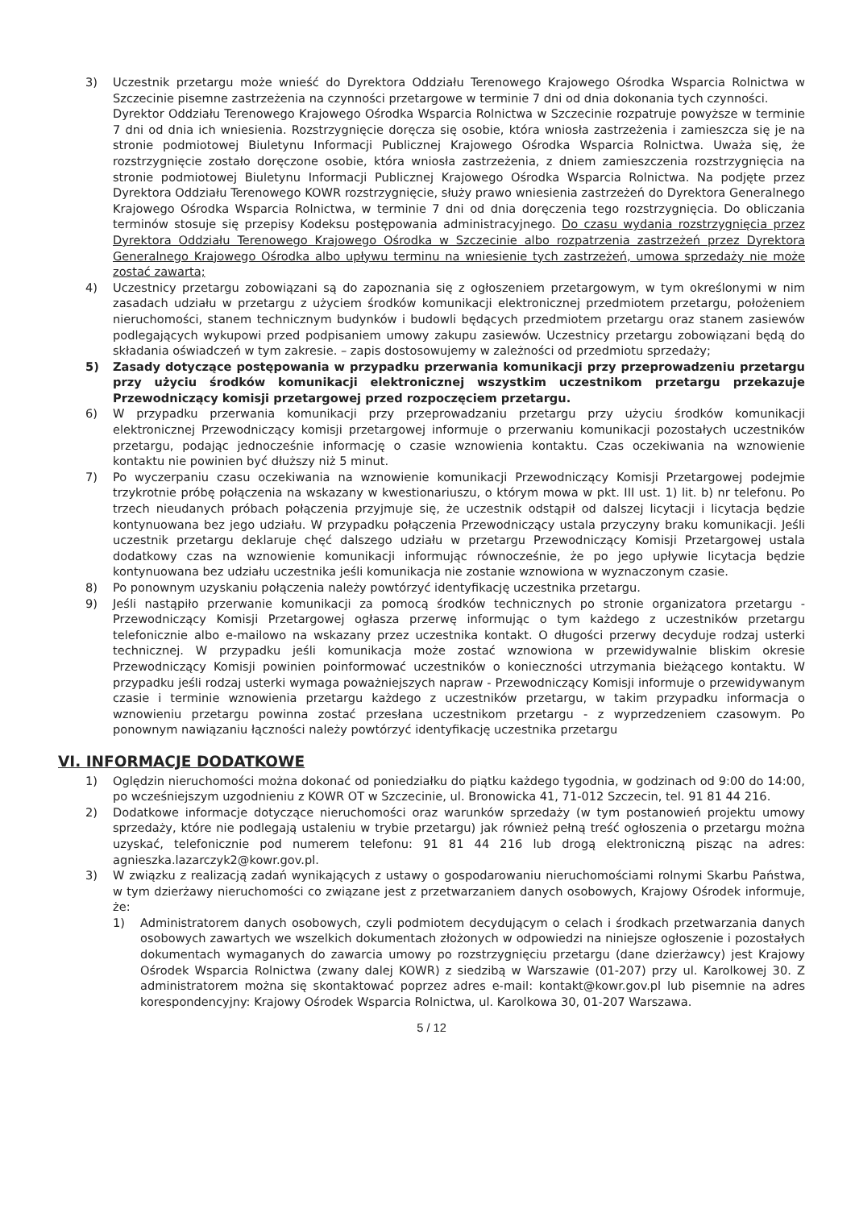3) Uczestnik przetargu może wnieść do Dyrektora Oddziału Terenowego Krajowego Ośrodka Wsparcia Rolnictwa w Szczecinie pisemne zastrzeżenia na czynności przetargowe w terminie 7 dni od dnia dokonania tych czynności.
Dyrektor Oddziału Terenowego Krajowego Ośrodka Wsparcia Rolnictwa w Szczecinie rozpatruje powyższe w terminie 7 dni od dnia ich wniesienia. Rozstrzygnięcie doręcza się osobie, która wniosła zastrzeżenia i zamieszcza się je na stronie podmiotowej Biuletynu Informacji Publicznej Krajowego Ośrodka Wsparcia Rolnictwa. Uważa się, że rozstrzygnięcie zostało doręczone osobie, która wniosła zastrzeżenia, z dniem zamieszczenia rozstrzygnięcia na stronie podmiotowej Biuletynu Informacji Publicznej Krajowego Ośrodka Wsparcia Rolnictwa. Na podjęte przez Dyrektora Oddziału Terenowego KOWR rozstrzygnięcie, służy prawo wniesienia zastrzeżeń do Dyrektora Generalnego Krajowego Ośrodka Wsparcia Rolnictwa, w terminie 7 dni od dnia doręczenia tego rozstrzygnięcia. Do obliczania terminów stosuje się przepisy Kodeksu postępowania administracyjnego. Do czasu wydania rozstrzygnięcia przez Dyrektora Oddziału Terenowego Krajowego Ośrodka w Szczecinie albo rozpatrzenia zastrzeżeń przez Dyrektora Generalnego Krajowego Ośrodka albo upływu terminu na wniesienie tych zastrzeżeń, umowa sprzedaży nie może zostać zawarta;
4) Uczestnicy przetargu zobowiązani są do zapoznania się z ogłoszeniem przetargowym, w tym określonymi w nim zasadach udziału w przetargu z użyciem środków komunikacji elektronicznej przedmiotem przetargu, położeniem nieruchomości, stanem technicznym budynków i budowli będących przedmiotem przetargu oraz stanem zasiewów podlegających wykupowi przed podpisaniem umowy zakupu zasiewów. Uczestnicy przetargu zobowiązani będą do składania oświadczeń w tym zakresie. – zapis dostosowujemy w zależności od przedmiotu sprzedaży;
5) Zasady dotyczące postępowania w przypadku przerwania komunikacji przy przeprowadzeniu przetargu przy użyciu środków komunikacji elektronicznej wszystkim uczestnikom przetargu przekazuje Przewodniczący komisji przetargowej przed rozpoczęciem przetargu.
6) W przypadku przerwania komunikacji przy przeprowadzaniu przetargu przy użyciu środków komunikacji elektronicznej Przewodniczący komisji przetargowej informuje o przerwaniu komunikacji pozostałych uczestników przetargu, podając jednocześnie informację o czasie wznowienia kontaktu. Czas oczekiwania na wznowienie kontaktu nie powinien być dłuższy niż 5 minut.
7) Po wyczerpaniu czasu oczekiwania na wznowienie komunikacji Przewodniczący Komisji Przetargowej podejmie trzykrotnie próbę połączenia na wskazany w kwestionariuszu, o którym mowa w pkt. III ust. 1) lit. b) nr telefonu. Po trzech nieudanych próbach połączenia przyjmuje się, że uczestnik odstąpił od dalszej licytacji i licytacja będzie kontynuowana bez jego udziału. W przypadku połączenia Przewodniczący ustala przyczyny braku komunikacji. Jeśli uczestnik przetargu deklaruje chęć dalszego udziału w przetargu Przewodniczący Komisji Przetargowej ustala dodatkowy czas na wznowienie komunikacji informując równocześnie, że po jego upływie licytacja będzie kontynuowana bez udziału uczestnika jeśli komunikacja nie zostanie wznowiona w wyznaczonym czasie.
8) Po ponownym uzyskaniu połączenia należy powtórzyć identyfikację uczestnika przetargu.
9) Jeśli nastąpiło przerwanie komunikacji za pomocą środków technicznych po stronie organizatora przetargu - Przewodniczący Komisji Przetargowej ogłasza przerwę informując o tym każdego z uczestników przetargu telefonicznie albo e-mailowo na wskazany przez uczestnika kontakt. O długości przerwy decyduje rodzaj usterki technicznej. W przypadku jeśli komunikacja może zostać wznowiona w przewidywalnie bliskim okresie Przewodniczący Komisji powinien poinformować uczestników o konieczności utrzymania bieżącego kontaktu. W przypadku jeśli rodzaj usterki wymaga poważniejszych napraw - Przewodniczący Komisji informuje o przewidywanym czasie i terminie wznowienia przetargu każdego z uczestników przetargu, w takim przypadku informacja o wznowieniu przetargu powinna zostać przesłana uczestnikom przetargu - z wyprzedzeniem czasowym. Po ponownym nawiązaniu łączności należy powtórzyć identyfikację uczestnika przetargu
VI. INFORMACJE DODATKOWE
1) Oględzin nieruchomości można dokonać od poniedziałku do piątku każdego tygodnia, w godzinach od 9:00 do 14:00, po wcześniejszym uzgodnieniu z KOWR OT w Szczecinie, ul. Bronowicka 41, 71-012 Szczecin, tel. 91 81 44 216.
2) Dodatkowe informacje dotyczące nieruchomości oraz warunków sprzedaży (w tym postanowień projektu umowy sprzedaży, które nie podlegają ustaleniu w trybie przetargu) jak również pełną treść ogłoszenia o przetargu można uzyskać, telefonicznie pod numerem telefonu: 91 81 44 216 lub drogą elektroniczną pisząc na adres: agnieszka.lazarczyk2@kowr.gov.pl.
3) W związku z realizacją zadań wynikających z ustawy o gospodarowaniu nieruchomościami rolnymi Skarbu Państwa, w tym dzierżawy nieruchomości co związane jest z przetwarzaniem danych osobowych, Krajowy Ośrodek informuje, że:
1) Administratorem danych osobowych, czyli podmiotem decydującym o celach i środkach przetwarzania danych osobowych zawartych we wszelkich dokumentach złożonych w odpowiedzi na niniejsze ogłoszenie i pozostałych dokumentach wymaganych do zawarcia umowy po rozstrzygnięciu przetargu (dane dzierżawcy) jest Krajowy Ośrodek Wsparcia Rolnictwa (zwany dalej KOWR) z siedzibą w Warszawie (01-207) przy ul. Karolkowej 30. Z administratorem można się skontaktować poprzez adres e-mail: kontakt@kowr.gov.pl lub pisemnie na adres korespondencyjny: Krajowy Ośrodek Wsparcia Rolnictwa, ul. Karolkowa 30, 01-207 Warszawa.
5 / 12